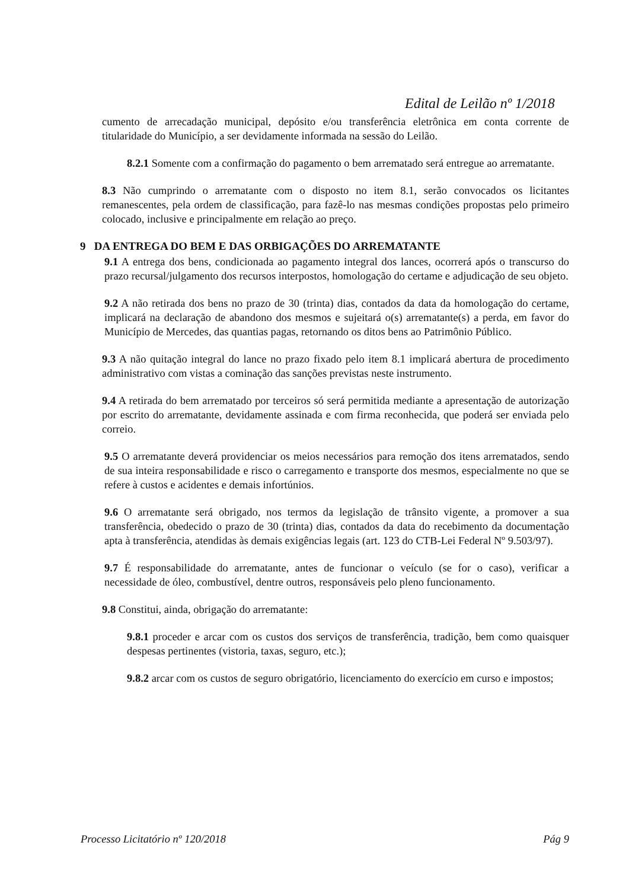Edital de Leilão nº 1/2018
cumento de arrecadação municipal, depósito e/ou transferência eletrônica em conta corrente de titularidade do Município, a ser devidamente informada na sessão do Leilão.
8.2.1 Somente com a confirmação do pagamento o bem arrematado será entregue ao arrematante.
8.3 Não cumprindo o arrematante com o disposto no item 8.1, serão convocados os licitantes remanescentes, pela ordem de classificação, para fazê-lo nas mesmas condições propostas pelo primeiro colocado, inclusive e principalmente em relação ao preço.
9 DA ENTREGA DO BEM E DAS ORBIGAÇÕES DO ARREMATANTE
9.1 A entrega dos bens, condicionada ao pagamento integral dos lances, ocorrerá após o transcurso do prazo recursal/julgamento dos recursos interpostos, homologação do certame e adjudicação de seu objeto.
9.2 A não retirada dos bens no prazo de 30 (trinta) dias, contados da data da homologação do certame, implicará na declaração de abandono dos mesmos e sujeitará o(s) arrematante(s) a perda, em favor do Município de Mercedes, das quantias pagas, retornando os ditos bens ao Patrimônio Público.
9.3 A não quitação integral do lance no prazo fixado pelo item 8.1 implicará abertura de procedimento administrativo com vistas a cominação das sanções previstas neste instrumento.
9.4 A retirada do bem arrematado por terceiros só será permitida mediante a apresentação de autorização por escrito do arrematante, devidamente assinada e com firma reconhecida, que poderá ser enviada pelo correio.
9.5 O arrematante deverá providenciar os meios necessários para remoção dos itens arrematados, sendo de sua inteira responsabilidade e risco o carregamento e transporte dos mesmos, especialmente no que se refere à custos e acidentes e demais infortúnios.
9.6 O arrematante será obrigado, nos termos da legislação de trânsito vigente, a promover a sua transferência, obedecido o prazo de 30 (trinta) dias, contados da data do recebimento da documentação apta à transferência, atendidas às demais exigências legais (art. 123 do CTB-Lei Federal Nº 9.503/97).
9.7 É responsabilidade do arrematante, antes de funcionar o veículo (se for o caso), verificar a necessidade de óleo, combustível, dentre outros, responsáveis pelo pleno funcionamento.
9.8 Constitui, ainda, obrigação do arrematante:
9.8.1 proceder e arcar com os custos dos serviços de transferência, tradição, bem como quaisquer despesas pertinentes (vistoria, taxas, seguro, etc.);
9.8.2 arcar com os custos de seguro obrigatório, licenciamento do exercício em curso e impostos;
Processo Licitatório nº 120/2018 Pág 9